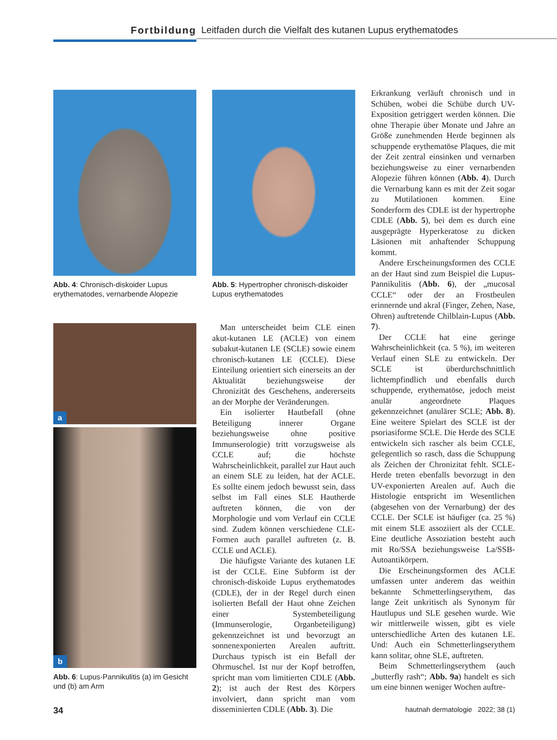Fortbildung Leitfaden durch die Vielfalt des kutanen Lupus erythematodes
Abb. 4: Chronisch-diskoider Lupus erythematodes, vernarbende Alopezie
a
b
Abb. 6: Lupus-Pannikulitis (a) im Gesicht und (b) am Arm
Abb. 5: Hypertropher chronisch-diskoider Lupus erythematodes
Man unterscheidet beim CLE einen akut-kutanen LE (ACLE) von einem subakut-kutanen LE (SCLE) sowie einem chronisch-kutanen LE (CCLE). Diese Einteilung orientiert sich einerseits an der Aktualität beziehungsweise der Chronizität des Geschehens, andererseits an der Morphe der Veränderungen.
Ein isolierter Hautbefall (ohne Beteiligung innerer Organe beziehungsweise ohne positive Immunserologie) tritt vorzugsweise als CCLE auf; die höchste Wahrscheinlichkeit, parallel zur Haut auch an einem SLE zu leiden, hat der ACLE. Es sollte einem jedoch bewusst sein, dass selbst im Fall eines SLE Hautherde auftreten können, die von der Morphologie und vom Verlauf ein CCLE sind. Zudem können verschiedene CLE-Formen auch parallel auftreten (z. B. CCLE und ACLE).
Die häufigste Variante des kutanen LE ist der CCLE. Eine Subform ist der chronisch-diskoide Lupus erythematodes (CDLE), der in der Regel durch einen isolierten Befall der Haut ohne Zeichen einer Systembeteiligung (Immunserologie, Organbeteiligung) gekennzeichnet ist und bevorzugt an sonnenexponierten Arealen auftritt. Durchaus typisch ist ein Befall der Ohrmuschel. Ist nur der Kopf betroffen, spricht man vom limitierten CDLE (Abb. 2); ist auch der Rest des Körpers involviert, dann spricht man vom disseminierten CDLE (Abb. 3). Die
Erkrankung verläuft chronisch und in Schüben, wobei die Schübe durch UV-Exposition getriggert werden können. Die ohne Therapie über Monate und Jahre an Größe zunehmenden Herde beginnen als schuppende erythematöse Plaques, die mit der Zeit zentral einsinken und vernarben beziehungsweise zu einer vernarbenden Alopezie führen können (Abb. 4). Durch die Vernarbung kann es mit der Zeit sogar zu Mutilationen kommen. Eine Sonderform des CDLE ist der hypertrophe CDLE (Abb. 5), bei dem es durch eine ausgeprägte Hyperkeratose zu dicken Läsionen mit anhaftender Schuppung kommt.
Andere Erscheinungsformen des CCLE an der Haut sind zum Beispiel die Lupus-Pannikulitis (Abb. 6), der „mucosal CCLE“ oder der an Frostbeulen erinnernde und akral (Finger, Zehen, Nase, Ohren) auftretende Chilblain-Lupus (Abb. 7).
Der CCLE hat eine geringe Wahrscheinlichkeit (ca. 5 %), im weiteren Verlauf einen SLE zu entwickeln. Der SCLE ist überdurchschnittlich lichtempfindlich und ebenfalls durch schuppende, erythematöse, jedoch meist anulär angeordnete Plaques gekennzeichnet (anulärer SCLE; Abb. 8). Eine weitere Spielart des SCLE ist der psoriasiforme SCLE. Die Herde des SCLE entwickeln sich rascher als beim CCLE, gelegentlich so rasch, dass die Schuppung als Zeichen der Chronizitat fehlt. SCLE-Herde treten ebenfalls bevorzugt in den UV-exponierten Arealen auf. Auch die Histologie entspricht im Wesentlichen (abgesehen von der Vernarbung) der des CCLE. Der SCLE ist häufiger (ca. 25 %) mit einem SLE assoziiert als der CCLE. Eine deutliche Assoziation besteht auch mit Ro/SSA beziehungsweise La/SSB-Autoantikörpern.
Die Erscheinungsformen des ACLE umfassen unter anderem das weithin bekannte Schmetterlingserythem, das lange Zeit unkritisch als Synonym für Hautlupus und SLE gesehen wurde. Wie wir mittlerweile wissen, gibt es viele unterschiedliche Arten des kutanen LE. Und: Auch ein Schmetterlingserythem kann solitar, ohne SLE, auftreten.
Beim Schmetterlingserythem (auch „butterfly rash“; Abb. 9a) handelt es sich um eine binnen weniger Wochen auftre-
34 hautnah dermatologie 2022; 38 (1)